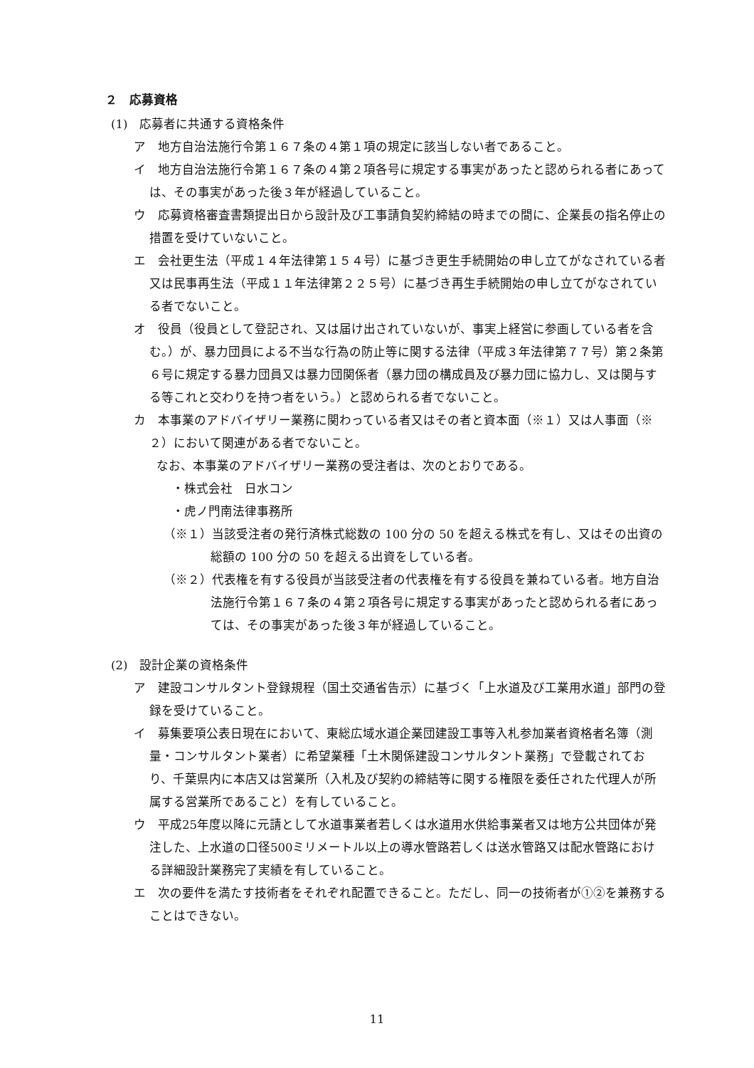２　応募資格
(1)　応募者に共通する資格条件
ア　地方自治法施行令第１６７条の４第１項の規定に該当しない者であること。
イ　地方自治法施行令第１６７条の４第２項各号に規定する事実があったと認められる者にあっては、その事実があった後３年が経過していること。
ウ　応募資格審査書類提出日から設計及び工事請負契約締結の時までの間に、企業長の指名停止の措置を受けていないこと。
エ　会社更生法（平成１４年法律第１５４号）に基づき更生手続開始の申し立てがなされている者又は民事再生法（平成１１年法律第２２５号）に基づき再生手続開始の申し立てがなされている者でないこと。
オ　役員（役員として登記され、又は届け出されていないが、事実上経営に参画している者を含む。）が、暴力団員による不当な行為の防止等に関する法律（平成３年法律第７７号）第２条第６号に規定する暴力団員又は暴力団関係者（暴力団の構成員及び暴力団に協力し、又は関与する等これと交わりを持つ者をいう。）と認められる者でないこと。
カ　本事業のアドバイザリー業務に関わっている者又はその者と資本面（※１）又は人事面（※２）において関連がある者でないこと。
なお、本事業のアドバイザリー業務の受注者は、次のとおりである。
・株式会社　日水コン
・虎ノ門南法律事務所
（※１）当該受注者の発行済株式総数の 100 分の 50 を超える株式を有し、又はその出資の総額の 100 分の 50 を超える出資をしている者。
（※２）代表権を有する役員が当該受注者の代表権を有する役員を兼ねている者。地方自治法施行令第１６７条の４第２項各号に規定する事実があったと認められる者にあっては、その事実があった後３年が経過していること。
(2)　設計企業の資格条件
ア　建設コンサルタント登録規程（国土交通省告示）に基づく「上水道及び工業用水道」部門の登録を受けていること。
イ　募集要項公表日現在において、東総広域水道企業団建設工事等入札参加業者資格者名簿（測量・コンサルタント業者）に希望業種「土木関係建設コンサルタント業務」で登載されており、千葉県内に本店又は営業所（入札及び契約の締結等に関する権限を委任された代理人が所属する営業所であること）を有していること。
ウ　平成25年度以降に元請として水道事業者若しくは水道用水供給事業者又は地方公共団体が発注した、上水道の口径500ミリメートル以上の導水管路若しくは送水管路又は配水管路における詳細設計業務完了実績を有していること。
エ　次の要件を満たす技術者をそれぞれ配置できること。ただし、同一の技術者が①②を兼務することはできない。
11